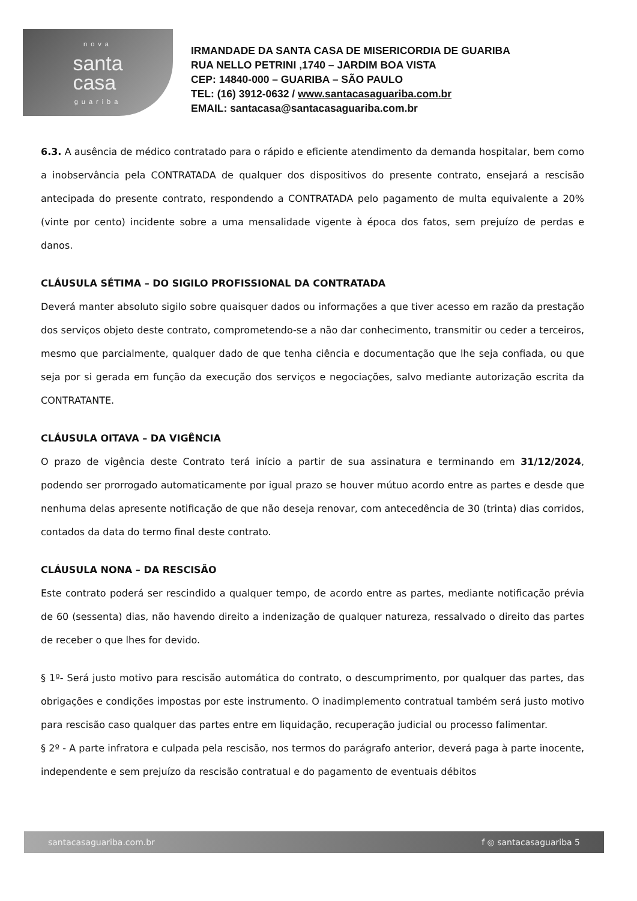nova
santa
casa
guariba
IRMANDADE DA SANTA CASA DE MISERICORDIA DE GUARIBA
RUA NELLO PETRINI ,1740 – JARDIM BOA VISTA
CEP: 14840-000 – GUARIBA – SÃO PAULO
TEL: (16) 3912-0632 / www.santacasaguariba.com.br
EMAIL: santacasa@santacasaguariba.com.br
6.3. A ausência de médico contratado para o rápido e eficiente atendimento da demanda hospitalar, bem como a inobservância pela CONTRATADA de qualquer dos dispositivos do presente contrato, ensejará a rescisão antecipada do presente contrato, respondendo a CONTRATADA pelo pagamento de multa equivalente a 20% (vinte por cento) incidente sobre a uma mensalidade vigente à época dos fatos, sem prejuízo de perdas e danos.
CLÁUSULA SÉTIMA – DO SIGILO PROFISSIONAL DA CONTRATADA
Deverá manter absoluto sigilo sobre quaisquer dados ou informações a que tiver acesso em razão da prestação dos serviços objeto deste contrato, comprometendo-se a não dar conhecimento, transmitir ou ceder a terceiros, mesmo que parcialmente, qualquer dado de que tenha ciência e documentação que lhe seja confiada, ou que seja por si gerada em função da execução dos serviços e negociações, salvo mediante autorização escrita da CONTRATANTE.
CLÁUSULA OITAVA – DA VIGÊNCIA
O prazo de vigência deste Contrato terá início a partir de sua assinatura e terminando em 31/12/2024, podendo ser prorrogado automaticamente por igual prazo se houver mútuo acordo entre as partes e desde que nenhuma delas apresente notificação de que não deseja renovar, com antecedência de 30 (trinta) dias corridos, contados da data do termo final deste contrato.
CLÁUSULA NONA – DA RESCISÃO
Este contrato poderá ser rescindido a qualquer tempo, de acordo entre as partes, mediante notificação prévia de 60 (sessenta) dias, não havendo direito a indenização de qualquer natureza, ressalvado o direito das partes de receber o que lhes for devido.
§ 1º- Será justo motivo para rescisão automática do contrato, o descumprimento, por qualquer das partes, das obrigações e condições impostas por este instrumento. O inadimplemento contratual também será justo motivo para rescisão caso qualquer das partes entre em liquidação, recuperação judicial ou processo falimentar.
§ 2º - A parte infratora e culpada pela rescisão, nos termos do parágrafo anterior, deverá paga à parte inocente, independente e sem prejuízo da rescisão contratual e do pagamento de eventuais débitos
santacasaguariba.com.br f ◎ santacasaguariba 5